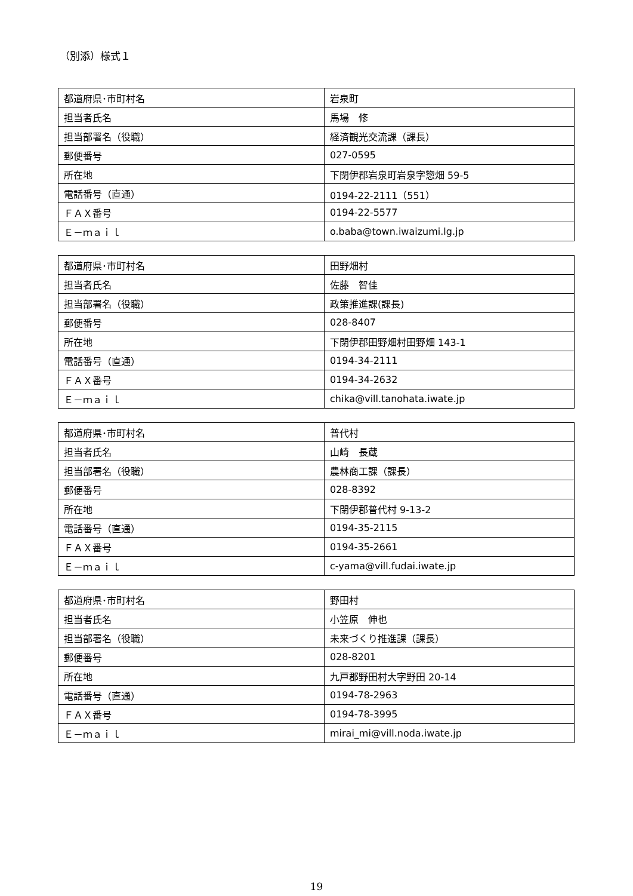（別添）様式１
| 都道府県･市町村名 | 岩泉町 |
| 担当者氏名 | 馬場 修 |
| 担当部署名（役職） | 経済観光交流課（課長） |
| 郵便番号 | 027-0595 |
| 所在地 | 下閉伊郡岩泉町岩泉字惣畑 59-5 |
| 電話番号（直通） | 0194-22-2111（551） |
| ＦＡＸ番号 | 0194-22-5577 |
| Ｅ－ｍａｉｌ | o.baba@town.iwaizumi.lg.jp |
| 都道府県･市町村名 | 田野畑村 |
| 担当者氏名 | 佐藤 智佳 |
| 担当部署名（役職） | 政策推進課(課長) |
| 郵便番号 | 028-8407 |
| 所在地 | 下閉伊郡田野畑村田野畑 143-1 |
| 電話番号（直通） | 0194-34-2111 |
| ＦＡＸ番号 | 0194-34-2632 |
| Ｅ－ｍａｉｌ | chika@vill.tanohata.iwate.jp |
| 都道府県･市町村名 | 普代村 |
| 担当者氏名 | 山崎 長蔵 |
| 担当部署名（役職） | 農林商工課（課長） |
| 郵便番号 | 028-8392 |
| 所在地 | 下閉伊郡普代村 9-13-2 |
| 電話番号（直通） | 0194-35-2115 |
| ＦＡＸ番号 | 0194-35-2661 |
| Ｅ－ｍａｉｌ | c-yama@vill.fudai.iwate.jp |
| 都道府県･市町村名 | 野田村 |
| 担当者氏名 | 小笠原 伸也 |
| 担当部署名（役職） | 未来づくり推進課（課長） |
| 郵便番号 | 028-8201 |
| 所在地 | 九戸郡野田村大字野田 20-14 |
| 電話番号（直通） | 0194-78-2963 |
| ＦＡＸ番号 | 0194-78-3995 |
| Ｅ－ｍａｉｌ | mirai_mi@vill.noda.iwate.jp |
19